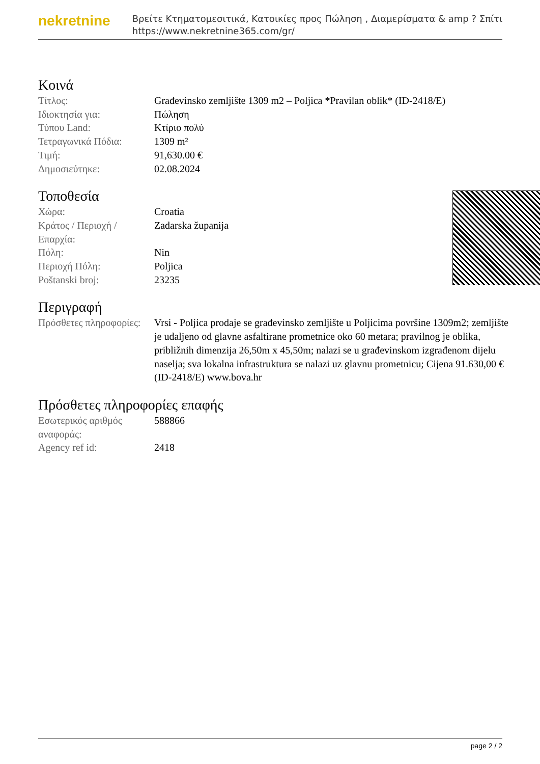nekretnine
Βρείτε Κτηματομεσιτικά, Κατοικίες προς Πώληση , Διαμερίσματα & amp ? Σπίτι
https://www.nekretnine365.com/gr/
Κοινά
| Τίτλος: | Građevinsko zemljište 1309 m2 – Poljica *Pravilan oblik* (ID-2418/E) |
| Ιδιοκτησία για: | Πώληση |
| Τύπου Land: | Κτίριο πολύ |
| Τετραγωνικά Πόδια: | 1309 m² |
| Τιμή: | 91,630.00 € |
| Δημοσιεύτηκε: | 02.08.2024 |
Τοποθεσία
| Χώρα: | Croatia |
| Κράτος / Περιοχή / Επαρχία: | Zadarska županija |
| Πόλη: | Nin |
| Περιοχή Πόλη: | Poljica |
| Poštanski broj: | 23235 |
Περιγραφή
| Πρόσθετες πληροφορίες: | Vrsi - Poljica prodaje se građevinsko zemljište u Poljicima površine 1309m2; zemljište je udaljeno od glavne asfaltirane prometnice oko 60 metara; pravilnog je oblika, približnih dimenzija 26,50m x 45,50m; nalazi se u građevinskom izgrađenom dijelu naselja; sva lokalna infrastruktura se nalazi uz glavnu prometnicu; Cijena 91.630,00 € (ID-2418/E) www.bova.hr |
Πρόσθετες πληροφορίες επαφής
| Εσωτερικός αριθμός αναφοράς: | 588866 |
| Agency ref id: | 2418 |
page 2 / 2